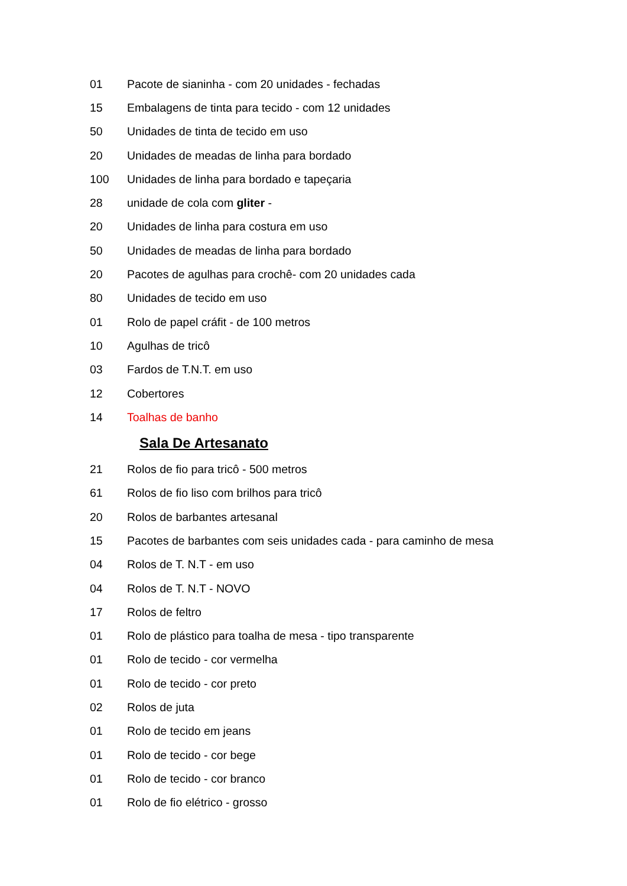01 Pacote de sianinha - com 20 unidades - fechadas
15 Embalagens de tinta para tecido - com 12 unidades
50 Unidades de tinta de tecido em uso
20 Unidades de meadas de linha para bordado
100 Unidades de linha para bordado e tapeçaria
28 unidade de cola com gliter -
20 Unidades de linha para costura em uso
50 Unidades de meadas de linha para bordado
20 Pacotes de agulhas para crochê- com 20 unidades cada
80 Unidades de tecido em uso
01 Rolo de papel cráfit - de 100 metros
10 Agulhas de tricô
03 Fardos de T.N.T. em uso
12 Cobertores
14 Toalhas de banho
Sala De Artesanato
21 Rolos de fio para tricô - 500 metros
61 Rolos de fio liso com brilhos para tricô
20 Rolos de barbantes artesanal
15 Pacotes de barbantes com seis unidades cada - para caminho de mesa
04 Rolos de T. N.T - em uso
04 Rolos de T. N.T - NOVO
17 Rolos de feltro
01 Rolo de plástico para toalha de mesa - tipo transparente
01 Rolo de tecido - cor vermelha
01 Rolo de tecido - cor preto
02 Rolos de juta
01 Rolo de tecido em jeans
01 Rolo de tecido - cor bege
01 Rolo de tecido - cor branco
01 Rolo de fio elétrico - grosso